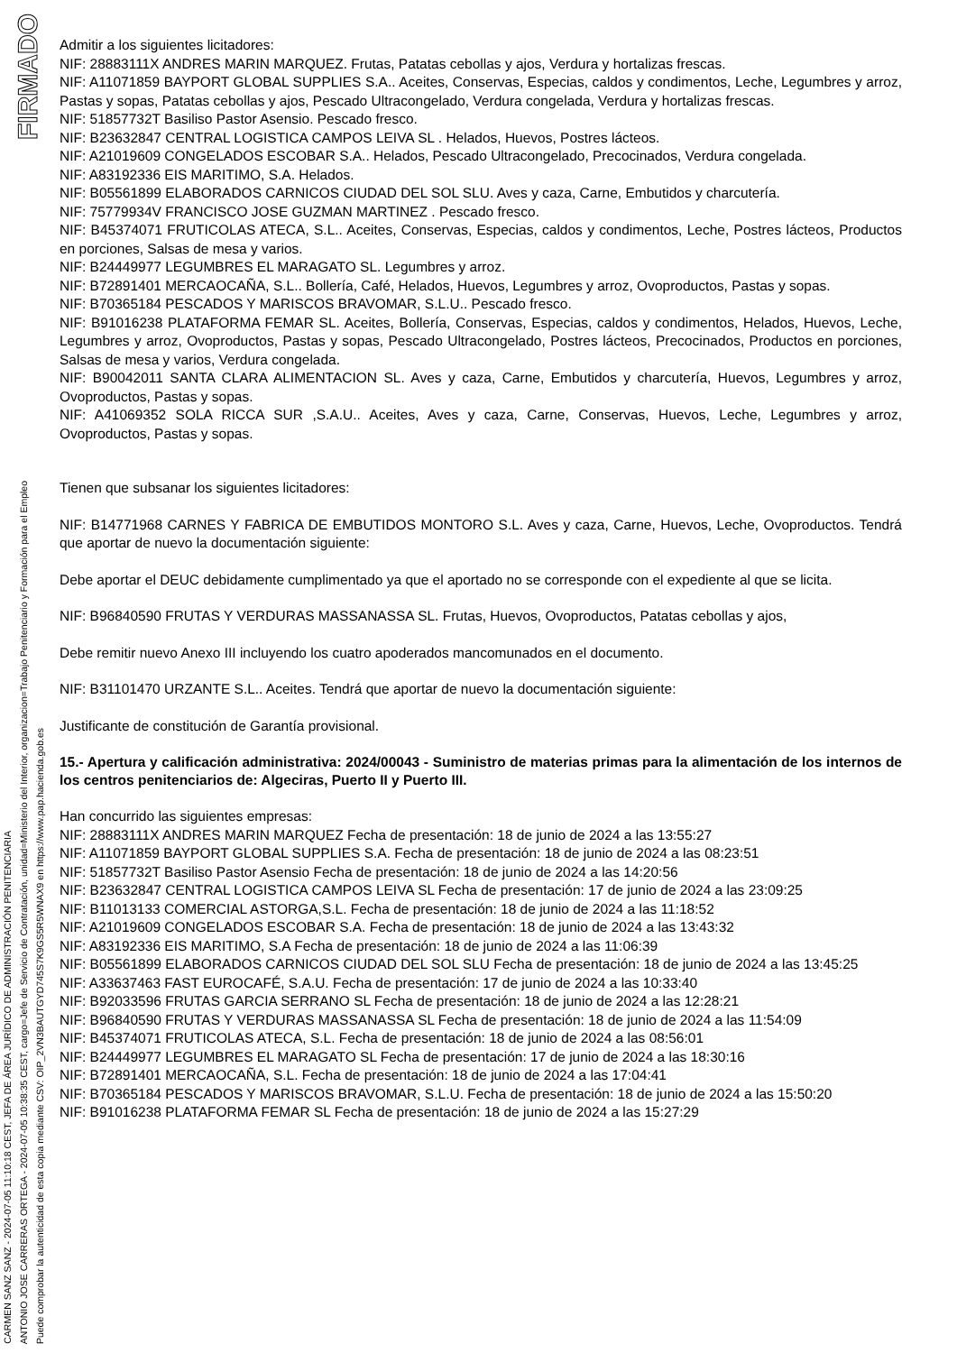FIRMADO
CARMEN SANZ SANZ - 2024-07-05 11:10:18 CEST, JEFA DE ÁREA JURÍDICO DE ADMINISTRACIÓN PENITENCIARIA
ANTONIO JOSE CARRERAS ORTEGA - 2024-07-05 10:38:35 CEST, cargo=Jefe de Servicio de Contratación, unidad=Ministerio del Interior, organizacion=Trabajo Penitenciario y Formación para el Empleo
Puede comprobar la autenticidad de esta copia mediante CSV: OIP_2VN3BAUTGYD745S7K9GS5R5WNAX9 en https://www.pap.hacienda.gob.es
Admitir a los siguientes licitadores:
NIF: 28883111X ANDRES MARIN MARQUEZ. Frutas, Patatas cebollas y ajos, Verdura y hortalizas frescas.
NIF: A11071859 BAYPORT GLOBAL SUPPLIES S.A.. Aceites, Conservas, Especias, caldos y condimentos, Leche, Legumbres y arroz, Pastas y sopas, Patatas cebollas y ajos, Pescado Ultracongelado, Verdura congelada, Verdura y hortalizas frescas.
NIF: 51857732T Basiliso Pastor Asensio. Pescado fresco.
NIF: B23632847 CENTRAL LOGISTICA CAMPOS LEIVA SL . Helados, Huevos, Postres lácteos.
NIF: A21019609 CONGELADOS ESCOBAR S.A.. Helados, Pescado Ultracongelado, Precocinados, Verdura congelada.
NIF: A83192336 EIS MARITIMO, S.A. Helados.
NIF: B05561899 ELABORADOS CARNICOS CIUDAD DEL SOL SLU. Aves y caza, Carne, Embutidos y charcutería.
NIF: 75779934V FRANCISCO JOSE GUZMAN MARTINEZ . Pescado fresco.
NIF: B45374071 FRUTICOLAS ATECA, S.L.. Aceites, Conservas, Especias, caldos y condimentos, Leche, Postres lácteos, Productos en porciones, Salsas de mesa y varios.
NIF: B24449977 LEGUMBRES EL MARAGATO SL. Legumbres y arroz.
NIF: B72891401 MERCAOCAÑA, S.L.. Bollería, Café, Helados, Huevos, Legumbres y arroz, Ovoproductos, Pastas y sopas.
NIF: B70365184 PESCADOS Y MARISCOS BRAVOMAR, S.L.U.. Pescado fresco.
NIF: B91016238 PLATAFORMA FEMAR SL. Aceites, Bollería, Conservas, Especias, caldos y condimentos, Helados, Huevos, Leche, Legumbres y arroz, Ovoproductos, Pastas y sopas, Pescado Ultracongelado, Postres lácteos, Precocinados, Productos en porciones, Salsas de mesa y varios, Verdura congelada.
NIF: B90042011 SANTA CLARA ALIMENTACION SL. Aves y caza, Carne, Embutidos y charcutería, Huevos, Legumbres y arroz, Ovoproductos, Pastas y sopas.
NIF: A41069352 SOLA RICCA SUR ,S.A.U.. Aceites, Aves y caza, Carne, Conservas, Huevos, Leche, Legumbres y arroz, Ovoproductos, Pastas y sopas.
Tienen que subsanar los siguientes licitadores:
NIF: B14771968 CARNES Y FABRICA DE EMBUTIDOS MONTORO S.L. Aves y caza, Carne, Huevos, Leche, Ovoproductos. Tendrá que aportar de nuevo la documentación siguiente:
Debe aportar el DEUC debidamente cumplimentado ya que el aportado no se corresponde con el expediente al que se licita.
NIF: B96840590 FRUTAS Y VERDURAS MASSANASSA SL. Frutas, Huevos, Ovoproductos, Patatas cebollas y ajos,
Debe remitir nuevo Anexo III incluyendo los cuatro apoderados mancomunados en el documento.
NIF: B31101470 URZANTE S.L.. Aceites. Tendrá que aportar de nuevo la documentación siguiente:
Justificante de constitución de Garantía provisional.
15.- Apertura y calificación administrativa: 2024/00043 - Suministro de materias primas para la alimentación de los internos de los centros penitenciarios de: Algeciras, Puerto II y Puerto III.
Han concurrido las siguientes empresas:
NIF: 28883111X ANDRES MARIN MARQUEZ Fecha de presentación: 18 de junio de 2024 a las 13:55:27
NIF: A11071859 BAYPORT GLOBAL SUPPLIES S.A. Fecha de presentación: 18 de junio de 2024 a las 08:23:51
NIF: 51857732T Basiliso Pastor Asensio Fecha de presentación: 18 de junio de 2024 a las 14:20:56
NIF: B23632847 CENTRAL LOGISTICA CAMPOS LEIVA SL Fecha de presentación: 17 de junio de 2024 a las 23:09:25
NIF: B11013133 COMERCIAL ASTORGA,S.L. Fecha de presentación: 18 de junio de 2024 a las 11:18:52
NIF: A21019609 CONGELADOS ESCOBAR S.A. Fecha de presentación: 18 de junio de 2024 a las 13:43:32
NIF: A83192336 EIS MARITIMO, S.A Fecha de presentación: 18 de junio de 2024 a las 11:06:39
NIF: B05561899 ELABORADOS CARNICOS CIUDAD DEL SOL SLU Fecha de presentación: 18 de junio de 2024 a las 13:45:25
NIF: A33637463 FAST EUROCAFÉ, S.A.U. Fecha de presentación: 17 de junio de 2024 a las 10:33:40
NIF: B92033596 FRUTAS GARCIA SERRANO SL Fecha de presentación: 18 de junio de 2024 a las 12:28:21
NIF: B96840590 FRUTAS Y VERDURAS MASSANASSA SL Fecha de presentación: 18 de junio de 2024 a las 11:54:09
NIF: B45374071 FRUTICOLAS ATECA, S.L. Fecha de presentación: 18 de junio de 2024 a las 08:56:01
NIF: B24449977 LEGUMBRES EL MARAGATO SL Fecha de presentación: 17 de junio de 2024 a las 18:30:16
NIF: B72891401 MERCAOCAÑA, S.L. Fecha de presentación: 18 de junio de 2024 a las 17:04:41
NIF: B70365184 PESCADOS Y MARISCOS BRAVOMAR, S.L.U. Fecha de presentación: 18 de junio de 2024 a las 15:50:20
NIF: B91016238 PLATAFORMA FEMAR SL Fecha de presentación: 18 de junio de 2024 a las 15:27:29